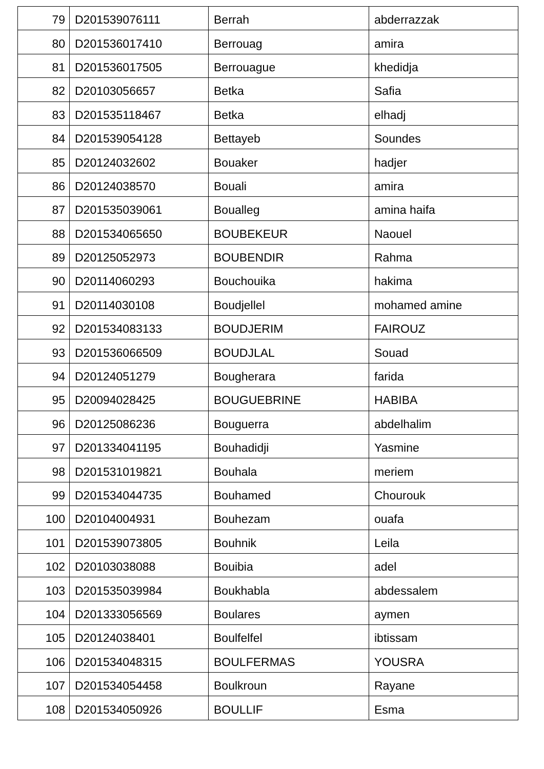| 79 | D201539076111 | Berrah | abderrazzak |
| 80 | D201536017410 | Berrouag | amira |
| 81 | D201536017505 | Berrouague | khedidja |
| 82 | D20103056657 | Betka | Safia |
| 83 | D201535118467 | Betka | elhadj |
| 84 | D201539054128 | Bettayeb | Soundes |
| 85 | D20124032602 | Bouaker | hadjer |
| 86 | D20124038570 | Bouali | amira |
| 87 | D201535039061 | Boualleg | amina haifa |
| 88 | D201534065650 | BOUBEKEUR | Naouel |
| 89 | D20125052973 | BOUBENDIR | Rahma |
| 90 | D20114060293 | Bouchouika | hakima |
| 91 | D20114030108 | Boudjellel | mohamed amine |
| 92 | D201534083133 | BOUDJERIM | FAIROUZ |
| 93 | D201536066509 | BOUDJLAL | Souad |
| 94 | D20124051279 | Bougherara | farida |
| 95 | D20094028425 | BOUGUEBRINE | HABIBA |
| 96 | D20125086236 | Bouguerra | abdelhalim |
| 97 | D201334041195 | Bouhadidji | Yasmine |
| 98 | D201531019821 | Bouhala | meriem |
| 99 | D201534044735 | Bouhamed | Chourouk |
| 100 | D20104004931 | Bouhezam | ouafa |
| 101 | D201539073805 | Bouhnik | Leila |
| 102 | D20103038088 | Bouibia | adel |
| 103 | D201535039984 | Boukhabla | abdessalem |
| 104 | D201333056569 | Boulares | aymen |
| 105 | D20124038401 | Boulfelfel | ibtissam |
| 106 | D201534048315 | BOULFERMAS | YOUSRA |
| 107 | D201534054458 | Boulkroun | Rayane |
| 108 | D201534050926 | BOULLIF | Esma |